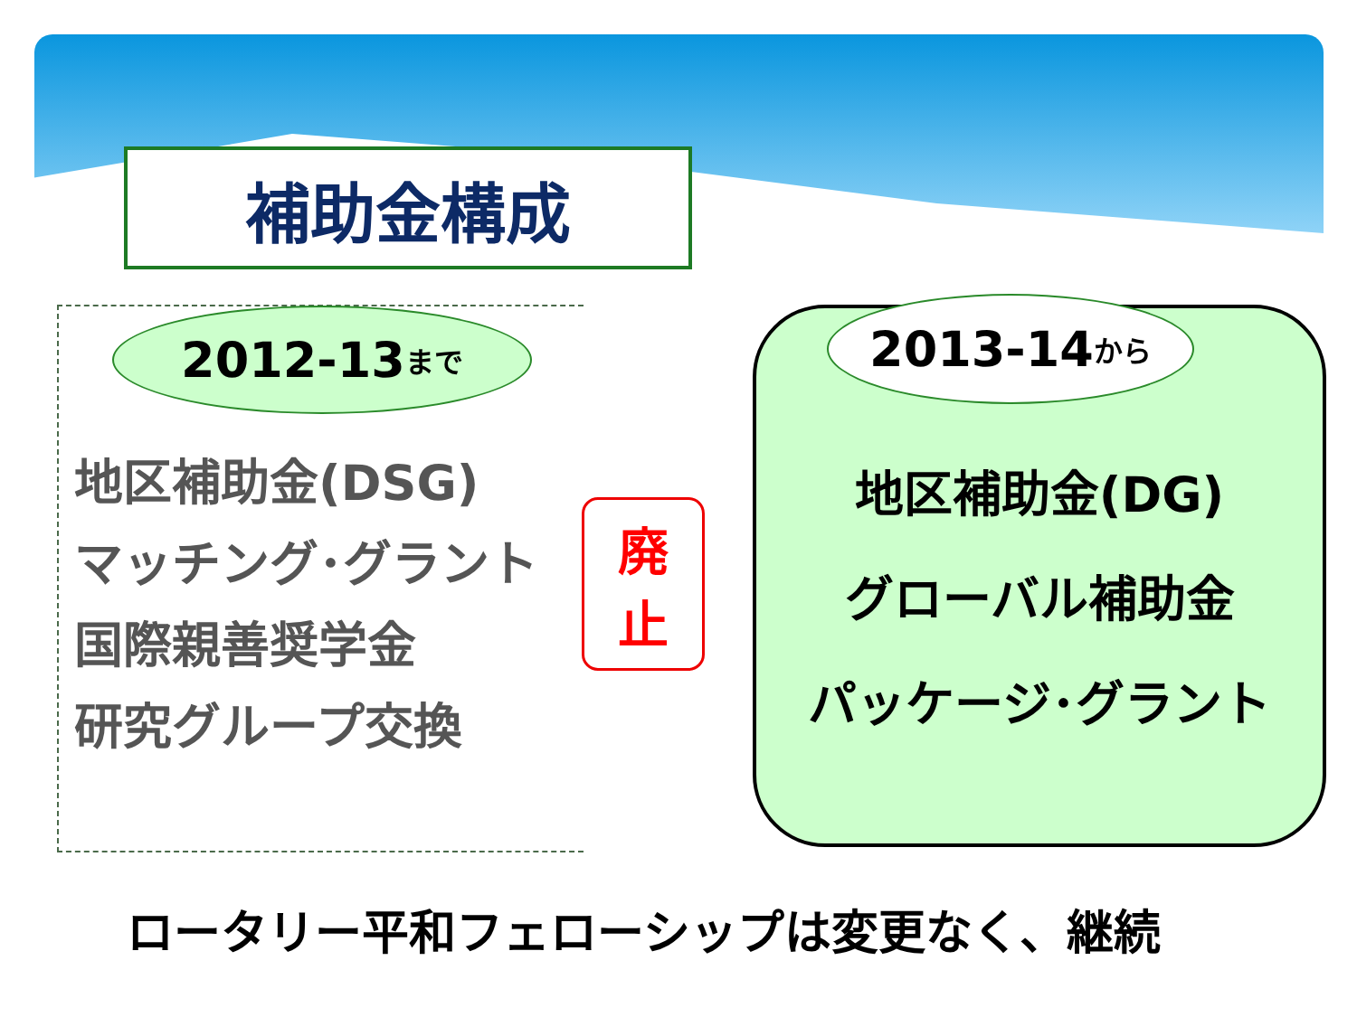補助金構成
2012-13 まで
地区補助金(DSG)
マッチング･グラント
国際親善奨学金
研究グループ交換
廃
止
2013-14 から
地区補助金(DG)
グローバル補助金
パッケージ･グラント
ロータリー平和フェローシップは変更なく、継続